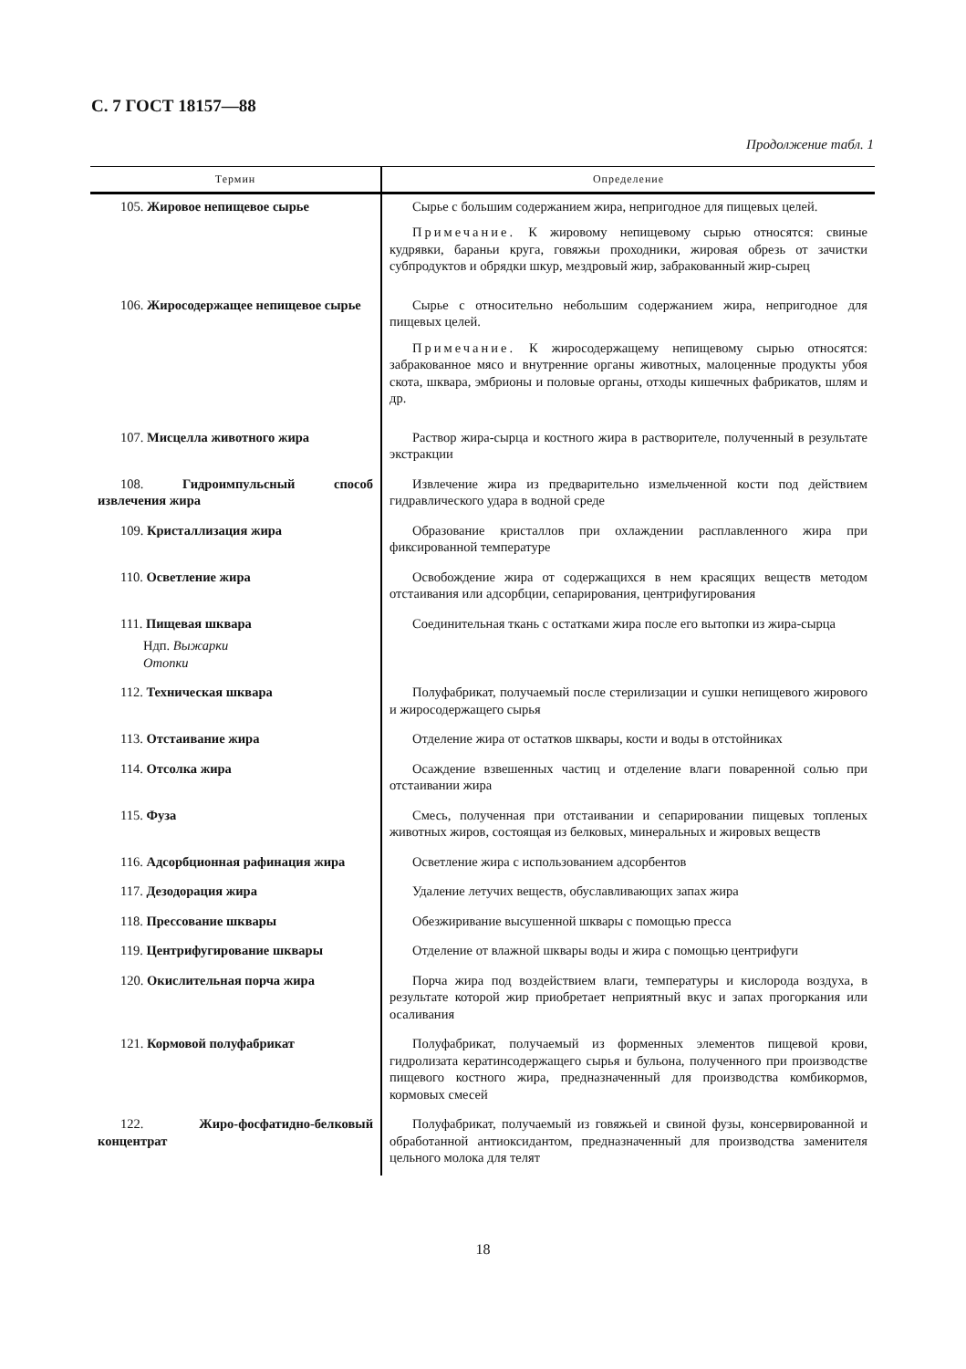С. 7 ГОСТ 18157—88
Продолжение табл. 1
| Термин | Определение |
| --- | --- |
| 105. Жировое непищевое сырье | Сырье с большим содержанием жира, непригодное для пищевых целей. Примечание. К жировому непищевому сырью относятся: свиные кудрявки, бараньи круга, говяжьи проходники, жировая обрезь от зачистки субпродуктов и обрядки шкур, мездровый жир, забракованный жир-сырец |
| 106. Жиросодержащее непищевое сырье | Сырье с относительно небольшим содержанием жира, непригодное для пищевых целей. Примечание. К жиросодержащему непищевому сырью относятся: забракованное мясо и внутренние органы животных, малоценные продукты убоя скота, шквара, эмбрионы и половые органы, отходы кишечных фабрикатов, шлям и др. |
| 107. Мисцелла животного жира | Раствор жира-сырца и костного жира в растворителе, полученный в результате экстракции |
| 108. Гидроимпульсный способ извлечения жира | Извлечение жира из предварительно измельченной кости под действием гидравлического удара в водной среде |
| 109. Кристаллизация жира | Образование кристаллов при охлаждении расплавленного жира при фиксированной температуре |
| 110. Осветление жира | Освобождение жира от содержащихся в нем красящих веществ методом отстаивания или адсорбции, сепарирования, центрифугирования |
| 111. Пищевая шквара Ндп. Выжарки Отопки | Соединительная ткань с остатками жира после его вытопки из жира-сырца |
| 112. Техническая шквара | Полуфабрикат, получаемый после стерилизации и сушки непищевого жирового и жиросодержащего сырья |
| 113. Отстаивание жира | Отделение жира от остатков шквары, кости и воды в отстойниках |
| 114. Отсолка жира | Осаждение взвешенных частиц и отделение влаги поваренной солью при отстаивании жира |
| 115. Фуза | Смесь, полученная при отстаивании и сепарировании пищевых топленых животных жиров, состоящая из белковых, минеральных и жировых веществ |
| 116. Адсорбционная рафинация жира | Осветление жира с использованием адсорбентов |
| 117. Дезодорация жира | Удаление летучих веществ, обуславливающих запах жира |
| 118. Прессование шквары | Обезжиривание высушенной шквары с помощью пресса |
| 119. Центрифугирование шквары | Отделение от влажной шквары воды и жира с помощью центрифуги |
| 120. Окислительная порча жира | Порча жира под воздействием влаги, температуры и кислорода воздуха, в результате которой жир приобретает неприятный вкус и запах прогоркания или осаливания |
| 121. Кормовой полуфабрикат | Полуфабрикат, получаемый из форменных элементов пищевой крови, гидролизата кератинсодержащего сырья и бульона, полученного при производстве пищевого костного жира, предназначенный для производства комбикормов, кормовых смесей |
| 122. Жиро-фосфатидно-белковый концентрат | Полуфабрикат, получаемый из говяжьей и свиной фузы, консервированной и обработанной антиоксидантом, предназначенный для производства заменителя цельного молока для телят |
18